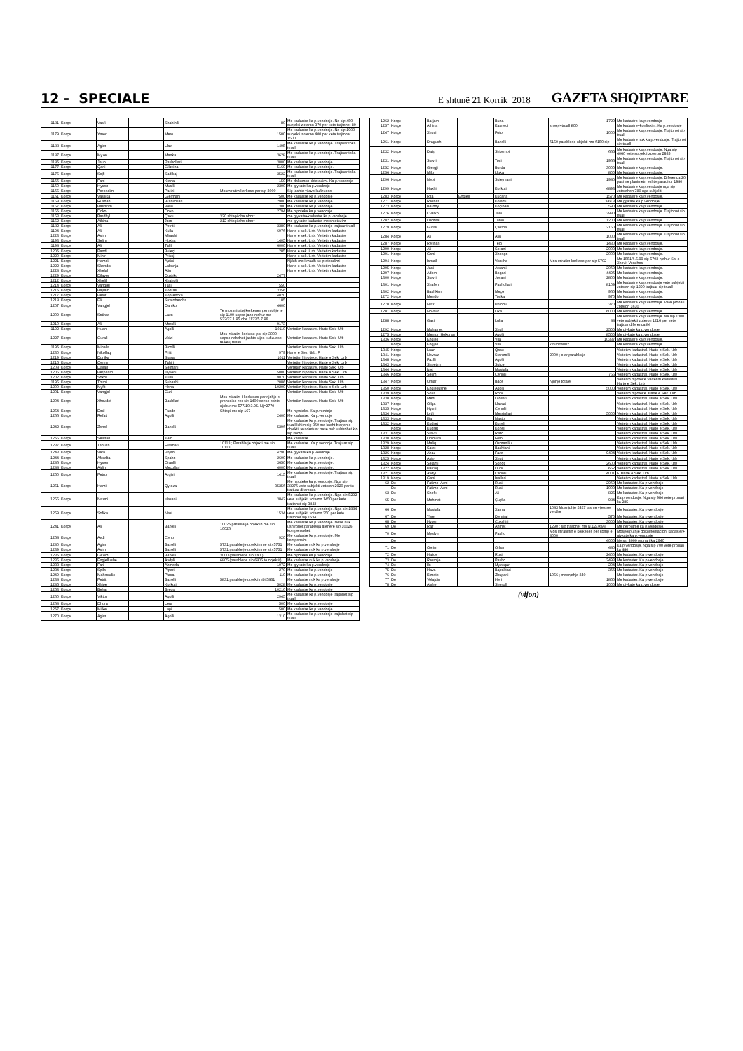12 - SPECIALE E shtunë 21 Korrik 2018 GAZETA SHQIPTARE
| 1181 | Korçe | Vasfi | | Shahinlli | 80 | Me kadastre ka p.vendosje. Ne sip 450 subjekti zoteron 370 per kete trajtohet 80 |
| 1179 | Korçe | Ymer | | Mero | 1500 | Me kadastre ka p.vendosje. Ne sip 1900 subjekti zoteron 400 per kete trajtohet 1500 |
| 1188 | Korçe | Agim | | Llazi | 1495 | Me kadastre ka p.vendosje. Trajtuar toka truall |
| 1187 | Korçe | Myze | | Manka | 3628 | Me kadastre ka p.vendosje. Trajtuar toka truall |
| 1186 | Korçe | Jaup | | Pashollari | 3000 | Me kadastre ka p.vendosje. |
| 1177 | Korçe | Qani | | Gllavina | 5160 | Me kadastre ka p.vendosje. |
| 1175 | Korçe | Sejfi | | Sadikaj | 3522 | Me kadastre ka p.vendosje. Trajtuar toka truall |
| 1166 | Korçe | Fani | | Ktona | 150 | Me dokumen shtetezimi. Ka p.vendosje |
| 1160 | Korçe | Hysen | | Muslli | 2300 | Me gjykate ka p.vendosje |
| 1165 | Korçe | Perendim | | Parizi | Mosmiratim kerkese per sip 3000 | Sip jashte vijave kufizuese |
| 1161 | Korçe | Vasilika | | Gjermani | 7500 | Me kadastre ka p.vendosje |
| 1158 | Korçe | Rushan | | Brahimllari | 2900 | Me kadastre ka p.vendosje |
| 1157 | Korçe | Bashkim | | Veliu | 300 | Me kadastre ka p.vendosje |
| 1156 | Korçe | Doko | | Doko | 2794 | Me hipoteke ka p.vendosje |
| 1153 | Korçe | Bardhyl | | Çeku | 320 shtepi dhe oborr | me gjykate+kadastre ka p.vendosje |
| 1152 | Korçe | Athina | | Joro | 212 shtepi dhe oborr | me gjykate+kadastre me shtetezim |
| 1182 | Korçe | Ali | | Petriti | 3380 | Me kadastre ka p.vendosje trajtuar trualli |
| 1194 | Korçe | Ali | | Kulla | 6976 | Harte e sek. Urb. Vertetim kadastre |
| 1223 | Korçe | Asim | | Mirashi | | Harte e sek. Urb. Vertetim kadastre |
| 1193 | Korçe | Selim | | Hoxha | 1405 | Harte e sek. Urb. Vertetim kadastre |
| 1198 | Korçe | Ali | | Tafili | 6000 | Harte e sek. Urb. Vertetim kadastre |
| 1206 | Korçe | Pandi | | Buleçi | 285 | Harte e sek. Urb. Vertetim kadastre |
| 1220 | Korçe | Minir | | Prisoj | | Harte e sek. Urb. Vertetim kadastre |
| 1221 | Korçe | Hamdi | | Ajdini | | Nj/kth me I madh se pretendimi |
| 1222 | Korçe | Skender | | Lubonja | | Harte e sek. Urb. Vertetim kadastre |
| 1224 | Korçe | Xhelal | | Aliu | | Harte e sek. Urb. Vertetim kadastre |
| 1229 | Korçe | Dilaver | | Dushku | 2477 | |
| 1212 | Korçe | Xhelil | | Xhaholli | | |
| 1214 | Korçe | Vangjel | | Tasi | 550 | |
| 1216 | Korçe | Bajram | | Kodrasi | 3356 | |
| 1217 | Korçe | Petrit | | Koprencka | 4820 | |
| 1218 | Korçe | Eli | | Stratoberdha | 185 | |
| 1207 | Korçe | Vangjel | | Damko | 4600 | |
| 1209 | Korçe | Sotiraq | | Laço | Te mos miratoj kerkesen per njohje te sip 1100 sepse jane njohur me 532/27.1.95 dhe 1133/5.7.96 | |
| 1210 | Korçe | Ali | | Merolli | 9173 | |
| 1192 | Korçe | Huan | | Agolli | 10110 | Vertetim kadastre. Harte Sek. Urb |
| 1227 | Korçe | Gurali | | Veizi | Mos miratim kerkese per sip 3000 sepse ndodhet jashte vijes kufizuese te ketij fshati | Vertetim kadastre. Harte Sek. Urb |
| 1196 | Korçe | Minella | | Bicolli | | Vertetim kadastre. Harte Sek. Urb |
| 1230 | Korçe | Nikollaq | | Prifti | 979 | Harte e Sek. Urb. F |
| 1219 | Korçe | Donika | | Stasa | 1011 | Vertetim hipoteke. Harte e Sek. Urb |
| 1215 | Korçe | Qerim | | Tahiri | | Vertetim hipoteke. Harte e Sek. Urb |
| 1208 | Korçe | Dajlan | | Selmani | | Vertetim kadastre. Harte Sek. Urb |
| 1205 | Korçe | Perparim | | Hyseni | 5000 | Vertetim hipoteke. Harte e Sek. Urb |
| 1202 | Korçe | Sokol | | Kulla | 9070 | Vertetim kadastre. Harte Sek. Urb |
| 1195 | Korçe | Thimi | | Subashi | 2086 | Vertetim kadastre. Harte Sek. Urb |
| 1200 | Korçe | Myfit | | Hena | 10200 | Vertetim hipoteke. Harte e Sek. Urb |
| 1201 | Korçe | Vangjel | | Guri | | Vertetim kadastre. Harte Sek. Urb |
| 1204 | Korçe | Xhevdet | | Bashllari | Mos miratim I kerkeses per njohje e pronesise per sip 1400 sepse eshte njohur me 577/10.3.95. Nj=2770 | Vertetim kadastre. Harte Sek. Urb |
| 1254 | Korçe | Emil | | Fundo | Shtepi me sip 167 | Me hipoteke. Ka p.vendoje |
| 1266 | Korçe | Refat | | Agolli | 2400 | Me kadastre. Ka p.vendoje |
| 1242 | Korçe | Zenel | | Bazelli | 5396 | Me kadastre ka p.vendosje. Trajtuar sip truall kthim sip 360 me kusht blerjen e objektit te ndertuar nese nuk ushtrohet kjo sip komp |
| 1265 | Korçe | Selman | | Kelo | | Me kadastre. |
| 1237 | Korçe | Tanush | | Frasheri | 10113 ; Parablerje objekti me sip 10113 | Me kadastre. Ka p.vendoje. Trajtuar sip truall |
| 1243 | Korçe | Vera | | Pojani | 4290 | Me gjykate ka p.vendosje |
| 1244 | Korçe | Aferdita | | Spaho | 2600 | Me kadastre ka p.vendosje. |
| 1246 | Korçe | Hysen | | Oranlli | 3650 | Me kadastre ka p.vendosje. |
| 1248 | Korçe | Ajdin | | Mecollari | 4000 | Me kadastre ka p.vendosje. |
| 1250 | Korçe | Petro | | Argjiri | 1415 | Me kadastre ka p.vendosje. Trajtuar sip truall |
| 1251 | Korçe | Hamit | | Qyteza | 35356 | Me hipoteke ka p.vendosje. Nga sip 38276 vete subjekti zoteron 2920 per tu trajtuar diferenca |
| 1255 | Korçe | Nazmi | | Hasani | 3842 | Me kadastre ka p.vendosje. Nga sip 5292 vete subjekti zoteron 1450 per kete trajtohet sip 3842 |
| 1259 | Korçe | Sofika | | Nasi | 1534 | Me kadastre ka p.vendosje. Nga sip 1884 vete subjekti zoteron 350 per kete trajtohet sip 1534 |
| 1241 | Korçe | Ali | | Bazelli | 10026 parablerje objektin me sip 10026 | Me kadastre ka p.vendosje. Nese nuk ushtrohet parablerja atehere sip 10026 kompensohet |
| 1258 | Korçe | Avdi | | Ceno | 920 | Me kadastre ka p.vendosje. Me kompensim |
| 1240 | Korçe | Agim | | Bazelli | 5731 parablerje objektin me sip 5731 | Me kadastre nuk ka p.vendosje |
| 1239 | Korçe | Asim | | Bazelli | 5731 parablerje objektin me sip 5731 | Me kadastre nuk ka p.vendosje |
| 1236 | Korçe | Gezim | | Bazelli | 3000 (parablerje sip 140 ) | Me hipoteke ka p.vendosje |
| 1235 | Korçe | Engjellushe | | Avdyli | 6805 (parablerje sip 6805 te objektit) | Me kadastre nuk ka p.vendosje |
| 1233 | Korçe | Fari | | Ahmedaj | 1072 | Me gjykate ka p.vendosje |
| 1234 | Korçe | Spilo | | Piperi | 270 | Me kadastre ka p.vendosje |
| 1249 | Korçe | Mahmudie | | Plasa | 110 | Me kadastre ka p.vendosje |
| 1238 | Korçe | Petrit | | Bazelli | 5831 parablerje objekti mbi 5831 | Me kadastre nuk ka p.vendosje |
| 1245 | Korçe | Xhipe | | Korkuti | 5028 | Me kadastre ka p.vendosje |
| 1253 | Korçe | Behar | | Bregu | 10210 | Me kadastre ka p.vendosje |
| 1260 | Korçe | Viktor | | Agolli | 2945 | Me kadastre ka p.vendosje trajtohet sip truall |
| 1264 | Korçe | Dhora | | Lera | 500 | Me kadastre ka p.vendosje |
| 1267 | Korçe | Mitke | | Lapi | 500 | Me kadastre ka p.vendosje |
| 1270 | Korçe | Agim | | Agolli | 1310 | Me kadastre ka p.vendosje trajtohet sip truall |
| 1262 | Korçe | Barjam | | Buna | 1720 | Me kadastre ka p.vendosje |
| 1257 | Korçe | Athina | | Kasneci | shtepi+truall 800 | Me kadastre+konfiskim. Ka p.vendosje |
| 1247 | Korçe | Xhuvi | | Foto | 1000 | Me kadastre ka p.vendosje. Trajtohet sip truall |
| 1261 | Korçe | Dragush | | Bazelli | 6150 parablerje objekti me 6150 sip | Me kadastre nuk ka p.vendosje. Trajtohet sip truall |
| 1232 | Korçe | Dalip | | Shkembi | 665 | Me kadastre ka p.vendosje. Nga sip 4060 vete subjekti zoteron 2935 |
| 1231 | Korçe | Stavri | | Toçi | 1966 | Me kadastre ka p.vendosje. Trajtohet sip truall |
| 1252 | Korçe | Gjergji | | Burda | 3000 | Me kadastre ka p.vendosje. |
| 1256 | Korçe | Milo | | Lluka | 800 | Me kadastre ka p.vendosje. |
| 1296 | Korçe | Nebi | | Sulejmani | 1980 | Me kadastre ka p.vendosje. Diferenca 20 pasi ne planimetri eshte paraqitur 1980 |
| 1299 | Korçe | Haxhi | | Korkuti | 4893 | Me kadastre ka p.vendosje nga sip zoterohen 780 nga subjekti |
| 1283 | Korçe | Rita | Engjell | Kuçana | 1570 | Me kadastre ka p.vendosje. |
| 1271 | Korçe | Reshat | | Kolami | 349.3 | Me gjykate ka p.vendosje. |
| 1273 | Korçe | Bardhyl | | Koçibelli | 590 | Me kadastre ka p.vendosje. |
| 1276 | Korçe | Cvetko | | Jani | 3980 | Me kadastre ka p.vendosje. Trajtohet sip truall |
| 1282 | Korçe | Demiral | | Tahiri | 1200 | Me kadastre ka p.vendosje. |
| 1279 | Korçe | Gurali | | Çezma | 2150 | Me kadastre ka p.vendosje. Trajtohet sip truall |
| 1284 | Korçe | Ali | | Aliu | 1000 | Me kadastre ka p.vendosje. Trajtohet sip truall |
| 1287 | Korçe | Refihan | | Telo | 1430 | Me kadastre ka p.vendosje. |
| 1290 | Korçe | Ali | | Serani | 2000 | Me kadastre ka p.vendosje. |
| 1291 | Korçe | Goni | | Xhengo | 2000 | Me kadastre ka p.vendosje. |
| 1294 | Korçe | Ismail | | Venxha | Mos miratim kerkese per sip 5702 | Me 1551/6.5.99 sip 5702 njohur Sol e Xhevit Venxhes |
| 1295 | Korçe | Jani | | Avrami | 2060 | Me kadastre ka p.vendosje. |
| 1297 | Korçe | Adem | | Beqari | 4496 | Me kadastre ka p.vendosje. |
| 1300 | Korçe | Stavri | | Jovani | 2800 | Me kadastre ka p.vendosje. |
| 1301 | Korçe | Xhaferr | | Pashollari | 8109 | Me kadastre ka p.vendosje vete subjekti zoteron sip 1290 trajtuar sip truall |
| 1302 | Korçe | Bashkim | | Meçe | 960 | Me kadastre ka p.vendosje. |
| 1272 | Korçe | Mendo | | Toska | 970 | Me kadastre ka p.vendosje. |
| 1278 | Korçe | Njazi | | Potomi | 370 | Me kadastre ka p.vendosje. Vete pronari zoteron 1630 |
| 1281 | Korçe | Novruz | | Lika | 6000 | Me kadastre ka p.vendosje. |
| 1288 | Korçe | Gazi | | Lulja | 84 | Me kadastre ka p.vendosje. Ne sip 1300 vete subjekti zoteron 1216 per kete trajtuar diferenca 84 |
| 1292 | Korçe | Muhamet | | Xhuli | 2500 | Me gjykate ka p.vendosje. |
| 1275 | Korçe | Mentor, Hekuran | | Agolli | 8500 | Me gjykate ka p.vendosje. |
| 1336 | Korçe | Engjell | | Vila | 10337 | Me kadastre ka p.vendosje. |
| | Korçe | Engjell | | Vila | kthim=4002 | Me kadastre ka p.vendosje. |
| 1345 | Korçe | Luan | | Qose | | Vertetim kadastral. Harte e Sek. Urb |
| 1341 | Korçe | Nevruz | | Stermolli | 2000 ; e dr parablerje | Vertetim kadastral. Harte e Sek. Urb |
| 1348 | Korçe | Fazlli | | Agolli | | Vertetim kadastral. Harte e Sek. Urb |
| 1343 | Korçe | Shpetim | | Sulçe | | Vertetim kadastral. Harte e Sek. Urb |
| 1344 | Korçe | Izet | | Mustafa | | Vertetim kadastral. Harte e Sek. Urb |
| 1346 | Korçe | Selim | | Cenolli | 755 | Vertetim kadastral. Harte e Sek. Urb |
| 1347 | Korçe | Omar | | Baçe | Njohje totale | Vertetim hipoteke Vertetim kadastral. Harte e Sek. Urb |
| 1350 | Korçe | Engjellushe | | Agolli | 5000 | Vertetim kadastral. Harte e Sek. Urb |
| 1339 | Korçe | Sofia | | Ropi | | Vertetim hipoteke. Harte e Sek. Urb |
| 1338 | Korçe | Medi | | Lilollari | | Vertetim kadastral. Harte e Sek. Urb |
| 1337 | Korçe | Ollga | | Llazari | | Vertetim kadastral. Harte e Sek. Urb |
| 1335 | Korçe | Hysni | | Cenolli | | Vertetim kadastral. Harte e Sek. Urb |
| 1334 | Korçe | Lytfi | | Mersinllari | 5000 | Vertetim kadastral. Harte e Sek. Urb |
| 1333 | Korçe | Ilia | | Nasto | | Vertetim kadastral. Harte e Sek. Urb |
| 1332 | Korçe | Kudret | | Kozeli | | Vertetim kadastral. Harte e Sek. Urb |
| | Korçe | Kudret | | Kozeli | | Vertetim kadastral. Harte e Sek. Urb |
| 1331 | Korçe | Stavri | | Risto | | Vertetim kadastral. Harte e Sek. Urb |
| 1330 | Korçe | Dhimitra | | Foto | | Vertetim kadastral. Harte e Sek. Urb |
| 1329 | Korçe | Maliq | | Osmanlliu | | Vertetim kadastral. Harte e Sek. Urb |
| 1328 | Korçe | Safet | | Bashtani | | Vertetim kadastral. Harte e Sek. Urb |
| 1326 | Korçe | Abaz | | Fazo | 9404 | Vertetim kadastral. Harte e Sek. Urb |
| 1325 | Korçe | Asip | | Xhuti | | Vertetim kadastral. Harte e Sek. Urb |
| 1324 | Korçe | Selami | | Sopoti | 2600 | Vertetim kadastral. Harte e Sek. Urb |
| 1322 | Korçe | Petraq | | Duni | 652 | Vertetim kadastral. Harte e Sek. Urb |
| 1321 | Korçe | Avdyl | | Cenolli | 4001 | F. Harte e Sek. Urb |
| 1319 | Korçe | Gani | | Isallari | | Vertetim kadastral. Harte e Sek. Urb |
| 62 | De | Fatime, Avni | | Rusi | 2960 | Me kadaster. Ka p.vendosje |
| | De | Fatime, Avni | | Rusi | 1000 | Me kadaster. Ka p.vendosje |
| 63 | De | Shefki | | Ali | 825 | Me kadaster. Ka p.vendosje |
| 65 | De | Mehmet | | Çuçka | 984 | Ka p.vendosje. Nga sip 984 vete pronari ka 285 |
| 66 | De | Mustafa | | Xama | 1083 Mosnjohje 2427 jashte vijes se verdhe | Me kadaster. Ka p.vendosje |
| 67 | De | Ylver | | Demiraj | 570 | Me kadaster. Ka p.vendosje |
| 68 | De | Hysen | | Çokshiri | 3000 | Me kadaster. Ka p.vendosje |
| 69 | De | Raif | | Ahmet | 1290 ; sip trajtohet me N.12/7698 | Me perputhje ka p.vendosje. |
| 70 | De | Myslym | | Pasho | Mos miratimin e kerkeses per komp e 4000 | Mosperputhje dokumentacioni kadaster+ gjykate ka p.vendosje |
| | De | | | | 4000 | Ne sip 4000 pronari ka 2940 |
| 71 | De | Qerim | | Orhan | 480 | Ka p.vendosje. Nga sip 700 vete pronari ka 480 |
| 72 | De | Halide | | Rusi | 2400 | Me kadaster. Ka p.vendosje |
| 73 | De | Resmije | | Pasho | 2493 | Me kadaster. Ka p.vendosje |
| 74 | De | Ilo | | Myzeqari | 204 | Me kadaster. Ka p.vendosje |
| 75 | De | Hava | | Bajraktari | 366 | Me kadaster. Ka p.vendosje |
| 76 | De | Kimete | | Zhupani | 1056 ; mosnjohje 340 | Me kadaster. Ka p.vendosje |
| 77 | De | Velajdin | | Heri | 1850 | Me kadaster. Ka p.vendosje |
| 78 | De | Aishe | | Sherolli | 1000 | Me gjykate ka p.vendosje. |
(vijon)